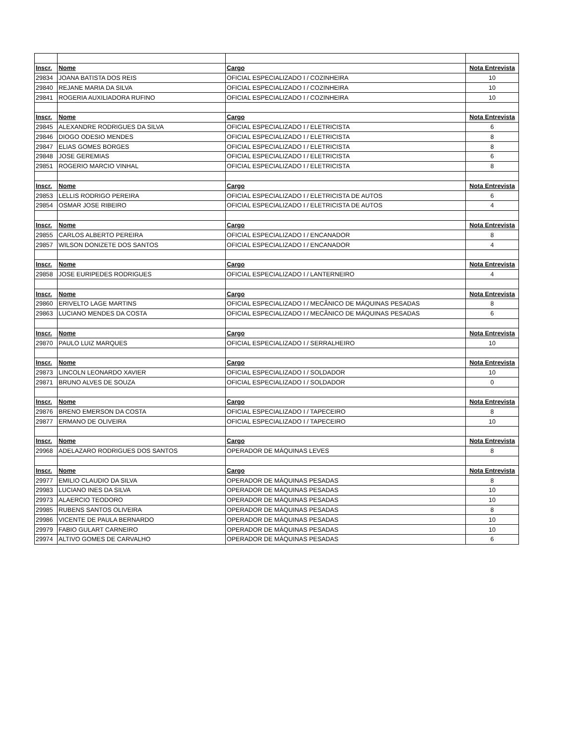| Inscr. | Nome | Cargo | Nota Entrevista |
| --- | --- | --- | --- |
| 29834 | JOANA BATISTA DOS REIS | OFICIAL ESPECIALIZADO I / COZINHEIRA | 10 |
| 29840 | REJANE MARIA DA SILVA | OFICIAL ESPECIALIZADO I / COZINHEIRA | 10 |
| 29841 | ROGERIA AUXILIADORA RUFINO | OFICIAL ESPECIALIZADO I / COZINHEIRA | 10 |
| Inscr. | Nome | Cargo | Nota Entrevista |
| 29845 | ALEXANDRE RODRIGUES DA SILVA | OFICIAL ESPECIALIZADO I / ELETRICISTA | 6 |
| 29846 | DIOGO ODESIO MENDES | OFICIAL ESPECIALIZADO I / ELETRICISTA | 8 |
| 29847 | ELIAS GOMES BORGES | OFICIAL ESPECIALIZADO I / ELETRICISTA | 8 |
| 29848 | JOSE GEREMIAS | OFICIAL ESPECIALIZADO I / ELETRICISTA | 6 |
| 29851 | ROGERIO MARCIO VINHAL | OFICIAL ESPECIALIZADO I / ELETRICISTA | 8 |
| Inscr. | Nome | Cargo | Nota Entrevista |
| 29853 | LELLIS RODRIGO PEREIRA | OFICIAL ESPECIALIZADO I / ELETRICISTA DE AUTOS | 6 |
| 29854 | OSMAR JOSE RIBEIRO | OFICIAL ESPECIALIZADO I / ELETRICISTA DE AUTOS | 4 |
| Inscr. | Nome | Cargo | Nota Entrevista |
| 29855 | CARLOS ALBERTO PEREIRA | OFICIAL ESPECIALIZADO I / ENCANADOR | 8 |
| 29857 | WILSON DONIZETE DOS SANTOS | OFICIAL ESPECIALIZADO I / ENCANADOR | 4 |
| Inscr. | Nome | Cargo | Nota Entrevista |
| 29858 | JOSE EURIPEDES RODRIGUES | OFICIAL ESPECIALIZADO I / LANTERNEIRO | 4 |
| Inscr. | Nome | Cargo | Nota Entrevista |
| 29860 | ERIVELTO LAGE MARTINS | OFICIAL ESPECIALIZADO I / MECÂNICO DE MÁQUINAS PESADAS | 8 |
| 29863 | LUCIANO MENDES DA COSTA | OFICIAL ESPECIALIZADO I / MECÂNICO DE MÁQUINAS PESADAS | 6 |
| Inscr. | Nome | Cargo | Nota Entrevista |
| 29870 | PAULO LUIZ MARQUES | OFICIAL ESPECIALIZADO I / SERRALHEIRO | 10 |
| Inscr. | Nome | Cargo | Nota Entrevista |
| 29873 | LINCOLN LEONARDO XAVIER | OFICIAL ESPECIALIZADO I / SOLDADOR | 10 |
| 29871 | BRUNO ALVES DE SOUZA | OFICIAL ESPECIALIZADO I / SOLDADOR | 0 |
| Inscr. | Nome | Cargo | Nota Entrevista |
| 29876 | BRENO EMERSON DA COSTA | OFICIAL ESPECIALIZADO I / TAPECEIRO | 8 |
| 29877 | ERMANO DE OLIVEIRA | OFICIAL ESPECIALIZADO I / TAPECEIRO | 10 |
| Inscr. | Nome | Cargo | Nota Entrevista |
| 29968 | ADELAZARO RODRIGUES DOS SANTOS | OPERADOR DE MÁQUINAS LEVES | 8 |
| Inscr. | Nome | Cargo | Nota Entrevista |
| 29977 | EMILIO CLAUDIO DA SILVA | OPERADOR DE MÁQUINAS PESADAS | 8 |
| 29983 | LUCIANO INES DA SILVA | OPERADOR DE MÁQUINAS PESADAS | 10 |
| 29973 | ALAERCIO TEODORO | OPERADOR DE MÁQUINAS PESADAS | 10 |
| 29985 | RUBENS SANTOS OLIVEIRA | OPERADOR DE MÁQUINAS PESADAS | 8 |
| 29986 | VICENTE DE PAULA BERNARDO | OPERADOR DE MÁQUINAS PESADAS | 10 |
| 29979 | FABIO GULART CARNEIRO | OPERADOR DE MÁQUINAS PESADAS | 10 |
| 29974 | ALTIVO GOMES DE CARVALHO | OPERADOR DE MÁQUINAS PESADAS | 6 |